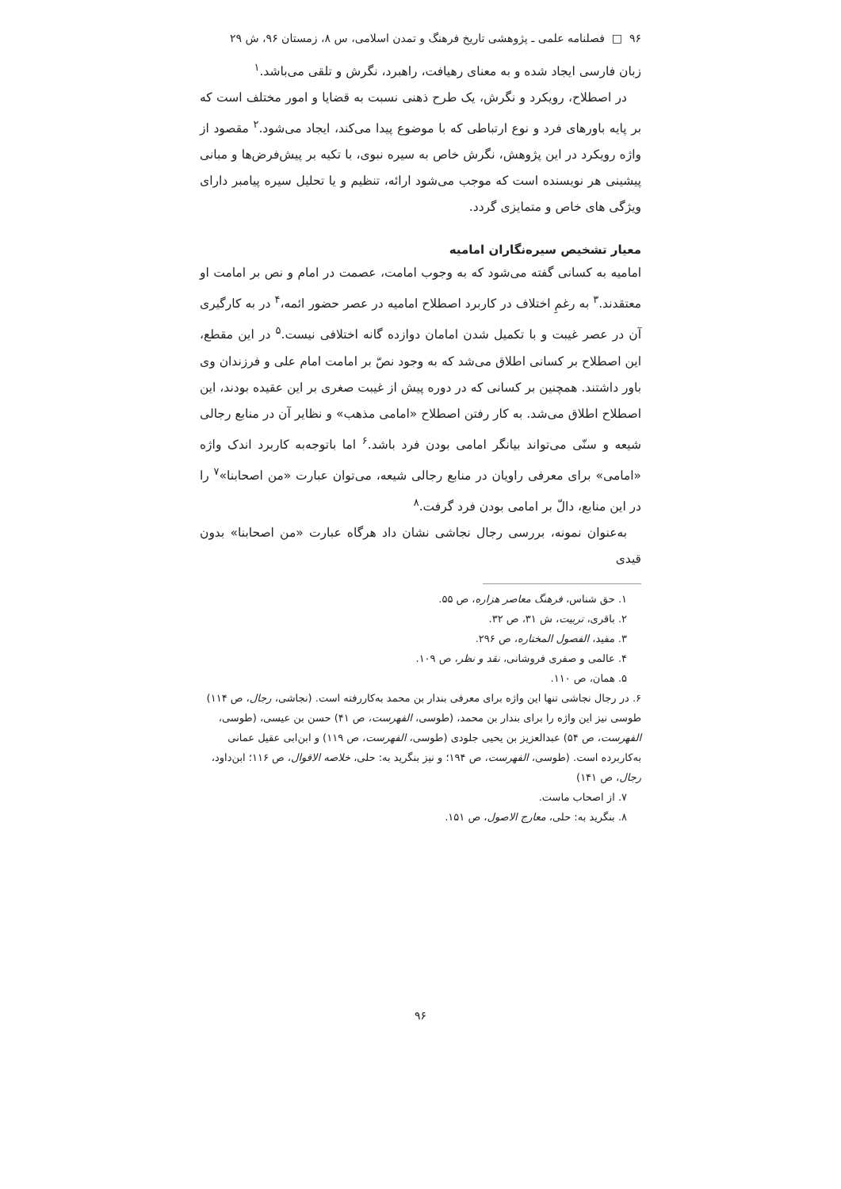۹۶ □ فصلنامه علمی ـ پژوهشی تاریخ فرهنگ و تمدن اسلامی، س ۸، زمستان ۹۶، ش ۲۹
زبان فارسی ایجاد شده و به معنای رهیافت، راهبرد، نگرش و تلقی می‌باشد.<sup>۱</sup>
در اصطلاح، رویکرد و نگرش، یک طرح ذهنی نسبت به قضایا و امور مختلف است که بر پایه باورهای فرد و نوع ارتباطی که با موضوع پیدا می‌کند، ایجاد می‌شود.<sup>۲</sup> مقصود از واژه رویکرد در این پژوهش، نگرش خاص به سیره نبوی، با تکیه بر پیش‌فرض‌ها و مبانی پیشینی هر نویسنده است که موجب می‌شود ارائه، تنظیم و یا تحلیل سیره پیامبر دارای ویژگی های خاص و متمایزی گردد.
معیار تشخیص سیره‌نگاران امامیه
امامیه به کسانی گفته می‌شود که به وجوب امامت، عصمت در امام و نص بر امامت او معتقدند.<sup>۳</sup> به رغمِ اختلاف در کاربرد اصطلاح امامیه در عصر حضور ائمه،<sup>۴</sup> در به کارگیری آن در عصر غیبت و با تکمیل شدن امامان دوازده گانه اختلافی نیست.<sup>۵</sup> در این مقطع، این اصطلاح بر کسانی اطلاق می‌شد که به وجود نصّ بر امامت امام علی و فرزندان وی باور داشتند. همچنین بر کسانی که در دوره پیش از غیبت صغری بر این عقیده بودند، این اصطلاح اطلاق می‌شد. به کار رفتن اصطلاح «امامی مذهب» و نظایر آن در منابع رجالی شیعه و سنّی می‌تواند بیانگر امامی بودن فرد باشد.<sup>۶</sup> اما باتوجه‌به کاربرد اندک واژه «امامی» برای معرفی راویان در منابع رجالی شیعه، می‌توان عبارت «من اصحابنا»<sup>۷</sup> را در این منابع، دالّ بر امامی بودن فرد گرفت.<sup>۸</sup>
به‌عنوان نمونه، بررسی رجال نجاشی نشان داد هرگاه عبارت «من اصحابنا» بدون قیدی
۱. حق شناس، فرهنگ معاصر هزاره، ص ۵۵.
۲. باقری، تربیت، ش ۳۱، ص ۳۲.
۳. مفید، الفصول المختاره، ص ۲۹۶.
۴. عالمی و صفری فروشانی، نقد و نظر، ص ۱۰۹.
۵. همان، ص ۱۱۰.
۶. در رجال نجاشی تنها این واژه برای معرفی بندار بن محمد به‌کاررفته است. (نجاشی، رجال، ص ۱۱۴) طوسی نیز این واژه را برای بندار بن محمد، (طوسی، الفهرست، ص ۴۱) حسن بن عیسی، (طوسی، الفهرست، ص ۵۴) عبدالعزیز بن یحیی جلودی (طوسی، الفهرست، ص ۱۱۹) و ابن‌ابی عقیل عمانی به‌کاربرده است. (طوسی، الفهرست، ص ۱۹۴؛ و نیز بنگرید به: حلی، خلاصه الاقوال، ص ۱۱۶؛ ابن‌داود، رجال، ص ۱۴۱)
۷. از اصحاب ماست.
۸. بنگرید به: حلی، معارج الاصول، ص ۱۵۱.
۹۶